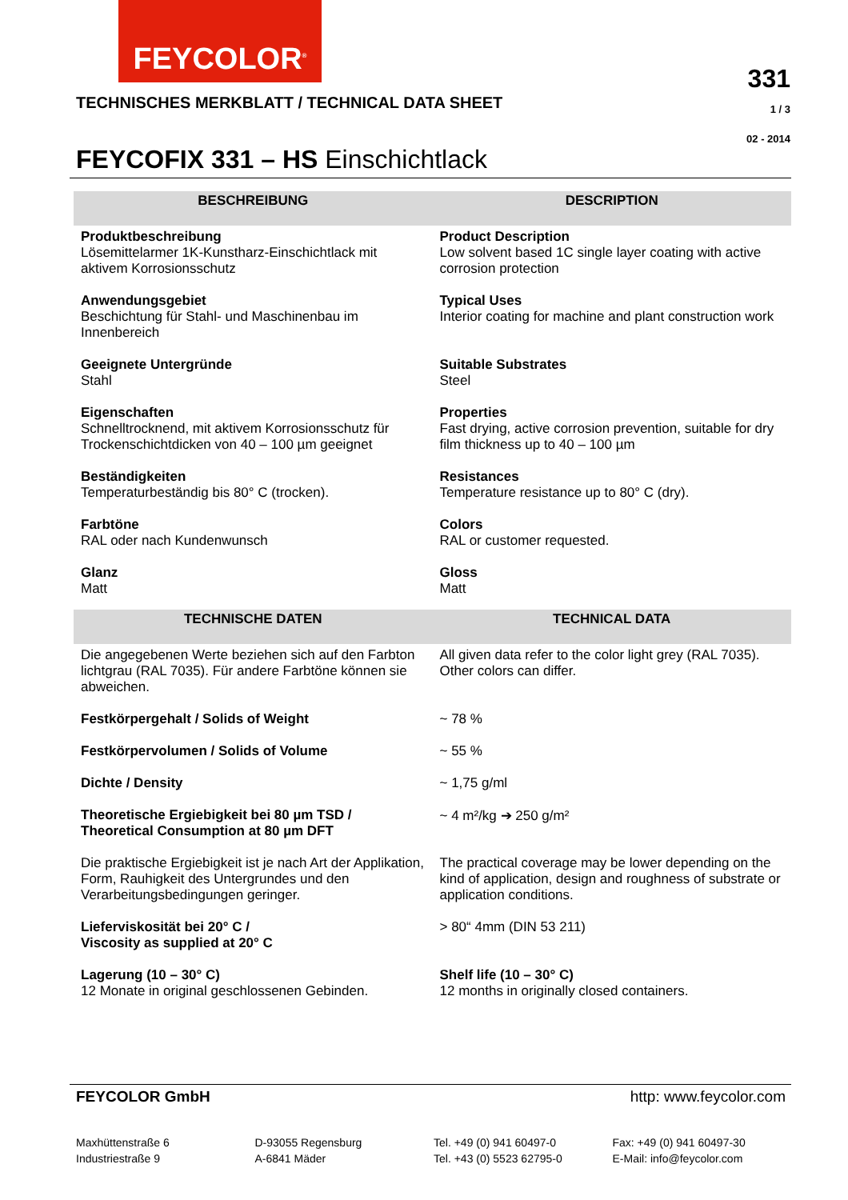FEYCOLOR<sup>®</sup>
TECHNISCHES MERKBLATT / TECHNICAL DATA SHEET
331
1 / 3
02 - 2014
FEYCOFIX 331 – HS Einschichtlack
| BESCHREIBUNG | DESCRIPTION |
| --- | --- |
| Produktbeschreibung Lösemittelarmer 1K-Kunstharz-Einschichtlack mit aktivem Korrosionsschutz | Product Description Low solvent based 1C single layer coating with active corrosion protection |
| Anwendungsgebiet Beschichtung für Stahl- und Maschinenbau im Innenbereich | Typical Uses Interior coating for machine and plant construction work |
| Geeignete Untergründe Stahl | Suitable Substrates Steel |
| Eigenschaften Schnelltrocknend, mit aktivem Korrosionsschutz für Trockenschichtdicken von 40 – 100 µm geeignet | Properties Fast drying, active corrosion prevention, suitable for dry film thickness up to 40 – 100 µm |
| Beständigkeiten Temperaturbeständig bis 80° C (trocken). | Resistances Temperature resistance up to 80° C (dry). |
| Farbtöne RAL oder nach Kundenwunsch | Colors RAL or customer requested. |
| Glanz Matt | Gloss Matt |
| TECHNISCHE DATEN | TECHNICAL DATA |
| Die angegebenen Werte beziehen sich auf den Farbton lichtgrau (RAL 7035). Für andere Farbtöne können sie abweichen. | All given data refer to the color light grey (RAL 7035). Other colors can differ. |
| Festkörpergehalt / Solids of Weight | ~ 78 % |
| Festkörpervolumen / Solids of Volume | ~ 55 % |
| Dichte / Density | ~ 1,75 g/ml |
| Theoretische Ergiebigkeit bei 80 µm TSD / Theoretical Consumption at 80 µm DFT | ~ 4 m²/kg ➔ 250 g/m² |
| Die praktische Ergiebigkeit ist je nach Art der Applikation, Form, Rauhigkeit des Untergrundes und den Verarbeitungsbedingungen geringer. | The practical coverage may be lower depending on the kind of application, design and roughness of substrate or application conditions. |
| Lieferviskosität bei 20° C / Viscosity as supplied at 20° C | > 80“ 4mm (DIN 53 211) |
| Lagerung (10 – 30° C) 12 Monate in original geschlossenen Gebinden. | Shelf life (10 – 30° C) 12 months in originally closed containers. |
FEYCOLOR GmbH http: www.feycolor.com
Maxhüttenstraße 6
Industriestraße 9
D-93055 Regensburg
A-6841 Mäder
Tel. +49 (0) 941 60497-0
Tel. +43 (0) 5523 62795-0
Fax: +49 (0) 941 60497-30
E-Mail: info@feycolor.com